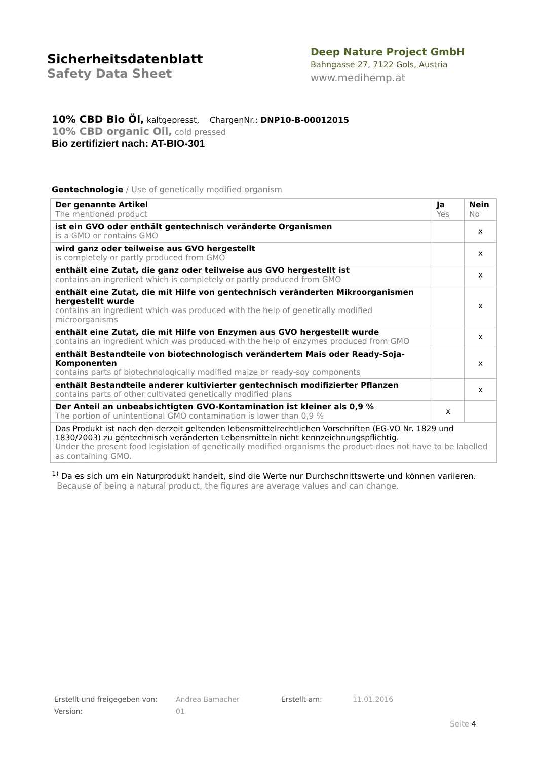Sicherheitsdatenblatt
Safety Data Sheet
Deep Nature Project GmbH
Bahngasse 27, 7122 Gols, Austria
www.medihemp.at
10% CBD Bio Öl, kaltgepresst, ChargenNr.: DNP10-B-00012015
10% CBD organic Oil, cold pressed
Bio zertifiziert nach: AT-BIO-301
Gentechnologie / Use of genetically modified organism
| Der genannte Artikel The mentioned product | Ja Yes | Nein No |
| --- | --- | --- |
| ist ein GVO oder enthält gentechnisch veränderte Organismen is a GMO or contains GMO | | x |
| wird ganz oder teilweise aus GVO hergestellt is completely or partly produced from GMO | | x |
| enthält eine Zutat, die ganz oder teilweise aus GVO hergestellt ist contains an ingredient which is completely or partly produced from GMO | | x |
| enthält eine Zutat, die mit Hilfe von gentechnisch veränderten Mikroorganismen hergestellt wurde contains an ingredient which was produced with the help of genetically modified microorganisms | | x |
| enthält eine Zutat, die mit Hilfe von Enzymen aus GVO hergestellt wurde contains an ingredient which was produced with the help of enzymes produced from GMO | | x |
| enthält Bestandteile von biotechnologisch verändertem Mais oder Ready-Soja-Komponenten contains parts of biotechnologically modified maize or ready-soy components | | x |
| enthält Bestandteile anderer kultivierter gentechnisch modifizierter Pflanzen contains parts of other cultivated genetically modified plans | | x |
| Der Anteil an unbeabsichtigten GVO-Kontamination ist kleiner als 0,9 % The portion of unintentional GMO contamination is lower than 0,9 % | x | |
| Das Produkt ist nach den derzeit geltenden lebensmittelrechtlichen Vorschriften (EG-VO Nr. 1829 und 1830/2003) zu gentechnisch veränderten Lebensmitteln nicht kennzeichnungspflichtig. Under the present food legislation of genetically modified organisms the product does not have to be labelled as containing GMO. | | |
<sup>1)</sup> Da es sich um ein Naturprodukt handelt, sind die Werte nur Durchschnittswerte und können variieren.
Because of being a natural product, the figures are average values and can change.
Erstellt und freigegeben von: Andrea Bamacher Erstellt am: 11.01.2016 Version: 01
Seite 4